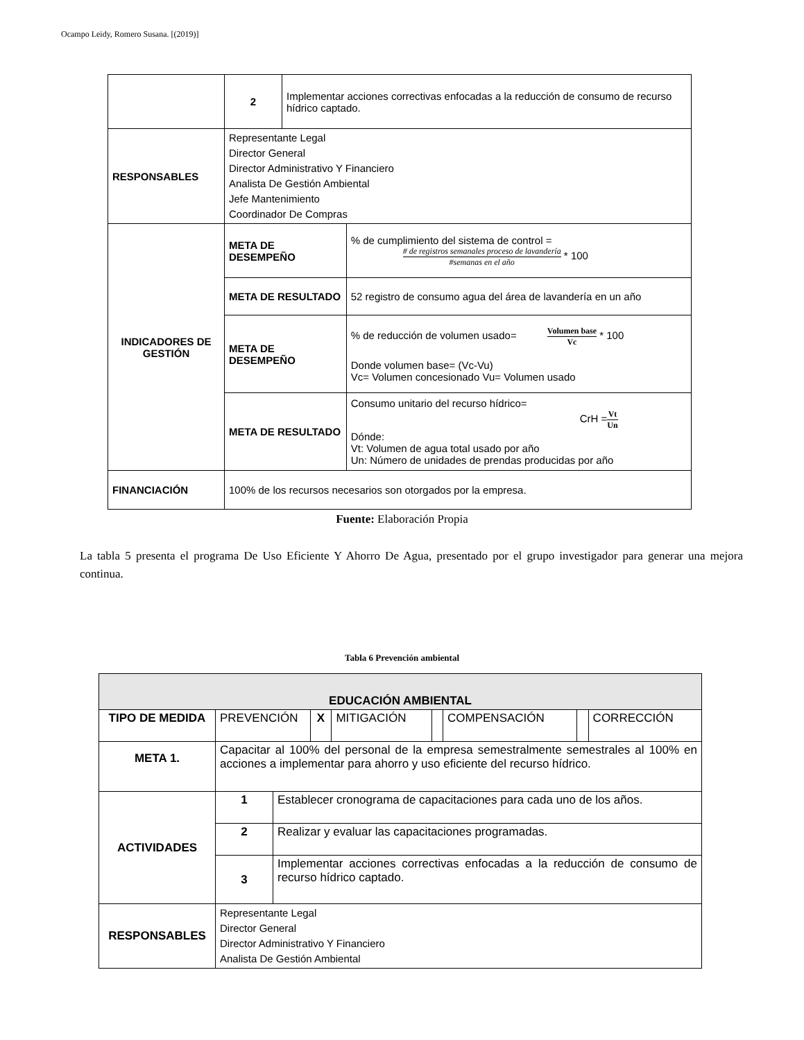Ocampo Leidy, Romero Susana. [(2019)]
| | 2 | Implementar acciones correctivas enfocadas a la reducción de consumo de recurso hídrico captado. | |
| RESPONSABLES | Representante Legal Director General Director Administrativo Y Financiero Analista De Gestión Ambiental Jefe Mantenimiento Coordinador De Compras | | |
| INDICADORES DE GESTIÓN | META DE DESEMPEÑO | | % de cumplimiento del sistema de control = # de registros semanales proceso de lavandería #semanas en el año * 100 |
| | META DE RESULTADO | | 52 registro de consumo agua del área de lavandería en un año |
| | META DE DESEMPEÑO | | % de reducción de volumen usado= Volumen base Vc * 100 Donde volumen base= (Vc-Vu) Vc= Volumen concesionado Vu= Volumen usado |
| | META DE RESULTADO | | Consumo unitario del recurso hídrico= CrH = Vt Un Dónde: Vt: Volumen de agua total usado por año Un: Número de unidades de prendas producidas por año |
| FINANCIACIÓN | 100% de los recursos necesarios son otorgados por la empresa. | | |
Fuente: Elaboración Propia
La tabla 5 presenta el programa De Uso Eficiente Y Ahorro De Agua, presentado por el grupo investigador para generar una mejora continua.
Tabla 6 Prevención ambiental
| EDUCACIÓN AMBIENTAL | | | | | | | | |
| --- | --- | --- | --- | --- | --- | --- | --- | --- |
| TIPO DE MEDIDA | PREVENCIÓN | | X | MITIGACIÓN | | COMPENSACIÓN | | CORRECCIÓN |
| META 1. | Capacitar al 100% del personal de la empresa semestralmente semestrales al 100% en acciones a implementar para ahorro y uso eficiente del recurso hídrico. | | | | | | | |
| ACTIVIDADES | 1 | Establecer cronograma de capacitaciones para cada uno de los años. | | | | | | |
| | 2 | Realizar y evaluar las capacitaciones programadas. | | | | | | |
| | 3 | Implementar acciones correctivas enfocadas a la reducción de consumo de recurso hídrico captado. | | | | | | |
| RESPONSABLES | Representante Legal Director General Director Administrativo Y Financiero Analista De Gestión Ambiental | | | | | | | |